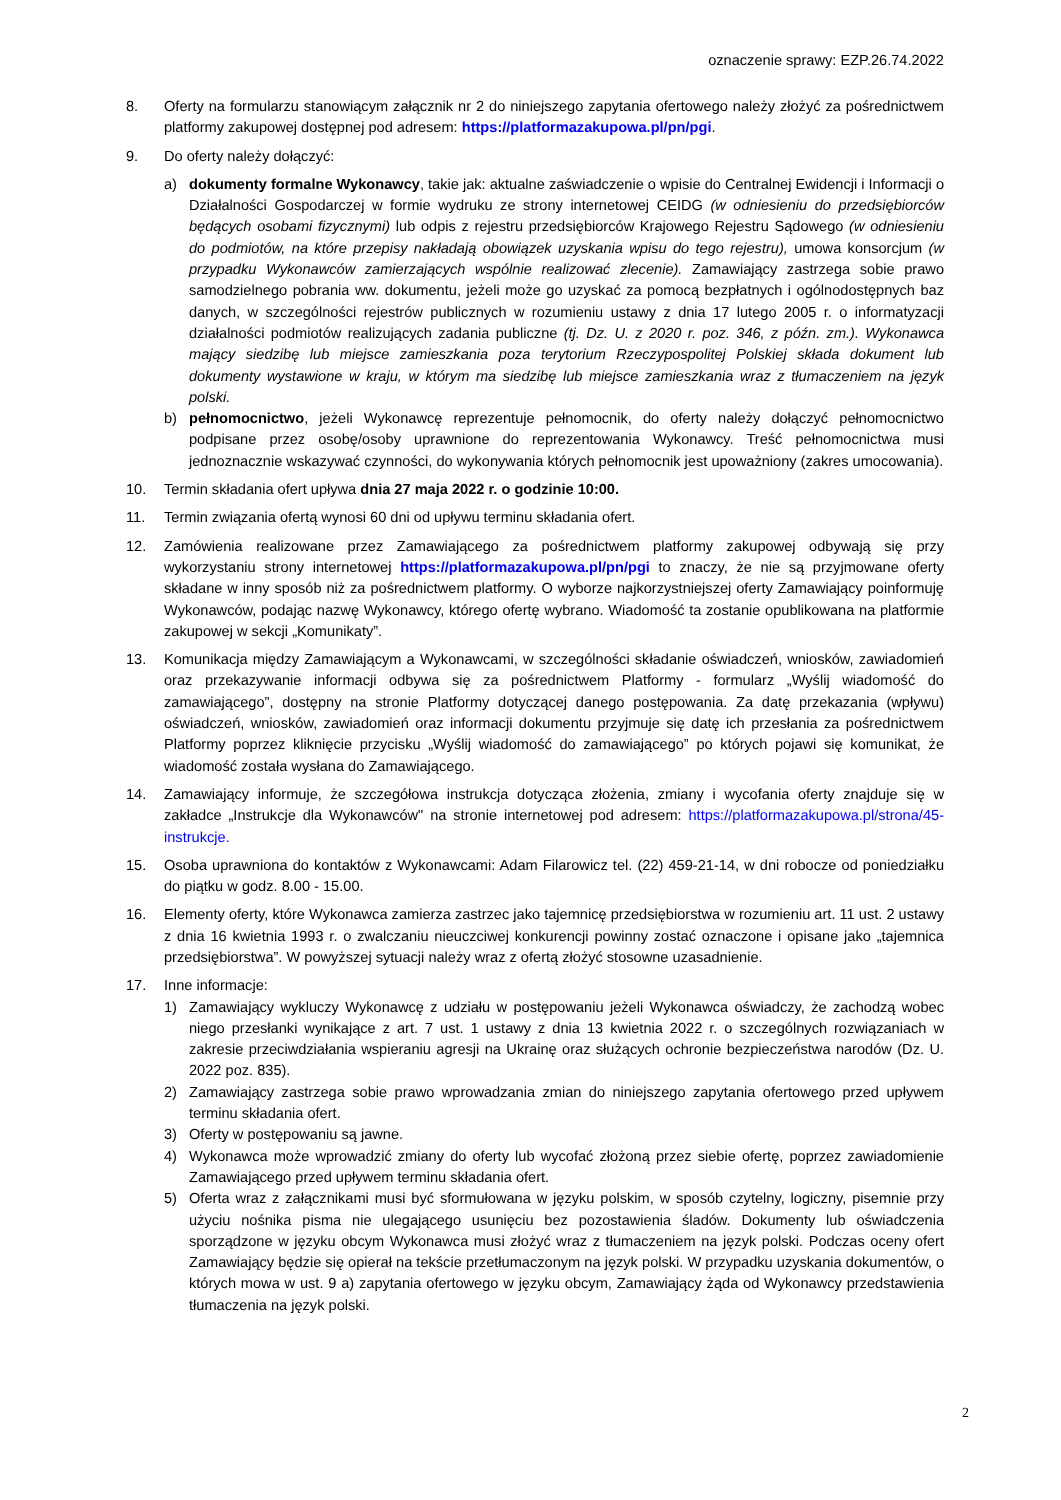oznaczenie sprawy: EZP.26.74.2022
8. Oferty na formularzu stanowiącym załącznik nr 2 do niniejszego zapytania ofertowego należy złożyć za pośrednictwem platformy zakupowej dostępnej pod adresem: https://platformazakupowa.pl/pn/pgi.
9. Do oferty należy dołączyć:
a) dokumenty formalne Wykonawcy, takie jak: aktualne zaświadczenie o wpisie do Centralnej Ewidencji i Informacji o Działalności Gospodarczej w formie wydruku ze strony internetowej CEIDG (w odniesieniu do przedsiębiorców będących osobami fizycznymi) lub odpis z rejestru przedsiębiorców Krajowego Rejestru Sądowego (w odniesieniu do podmiotów, na które przepisy nakładają obowiązek uzyskania wpisu do tego rejestru), umowa konsorcjum (w przypadku Wykonawców zamierzających wspólnie realizować zlecenie). Zamawiający zastrzega sobie prawo samodzielnego pobrania ww. dokumentu, jeżeli może go uzyskać za pomocą bezpłatnych i ogólnodostępnych baz danych, w szczególności rejestrów publicznych w rozumieniu ustawy z dnia 17 lutego 2005 r. o informatyzacji działalności podmiotów realizujących zadania publiczne (tj. Dz. U. z 2020 r. poz. 346, z późn. zm.). Wykonawca mający siedzibę lub miejsce zamieszkania poza terytorium Rzeczypospolitej Polskiej składa dokument lub dokumenty wystawione w kraju, w którym ma siedzibę lub miejsce zamieszkania wraz z tłumaczeniem na język polski.
b) pełnomocnictwo, jeżeli Wykonawcę reprezentuje pełnomocnik, do oferty należy dołączyć pełnomocnictwo podpisane przez osobę/osoby uprawnione do reprezentowania Wykonawcy. Treść pełnomocnictwa musi jednoznacznie wskazywać czynności, do wykonywania których pełnomocnik jest upoważniony (zakres umocowania).
10. Termin składania ofert upływa dnia 27 maja 2022 r. o godzinie 10:00.
11. Termin związania ofertą wynosi 60 dni od upływu terminu składania ofert.
12. Zamówienia realizowane przez Zamawiającego za pośrednictwem platformy zakupowej odbywają się przy wykorzystaniu strony internetowej https://platformazakupowa.pl/pn/pgi to znaczy, że nie są przyjmowane oferty składane w inny sposób niż za pośrednictwem platformy. O wyborze najkorzystniejszej oferty Zamawiający poinformuję Wykonawców, podając nazwę Wykonawcy, którego ofertę wybrano. Wiadomość ta zostanie opublikowana na platformie zakupowej w sekcji „Komunikaty”.
13. Komunikacja między Zamawiającym a Wykonawcami, w szczególności składanie oświadczeń, wniosków, zawiadomień oraz przekazywanie informacji odbywa się za pośrednictwem Platformy - formularz „Wyślij wiadomość do zamawiającego”, dostępny na stronie Platformy dotyczącej danego postępowania. Za datę przekazania (wpływu) oświadczeń, wniosków, zawiadomień oraz informacji dokumentu przyjmuje się datę ich przesłania za pośrednictwem Platformy poprzez kliknięcie przycisku „Wyślij wiadomość do zamawiającego” po których pojawi się komunikat, że wiadomość została wysłana do Zamawiającego.
14. Zamawiający informuje, że szczegółowa instrukcja dotycząca złożenia, zmiany i wycofania oferty znajduje się w zakładce „Instrukcje dla Wykonawców" na stronie internetowej pod adresem: https://platformazakupowa.pl/strona/45-instrukcje.
15. Osoba uprawniona do kontaktów z Wykonawcami: Adam Filarowicz tel. (22) 459-21-14, w dni robocze od poniedziałku do piątku w godz. 8.00 - 15.00.
16. Elementy oferty, które Wykonawca zamierza zastrzec jako tajemnicę przedsiębiorstwa w rozumieniu art. 11 ust. 2 ustawy z dnia 16 kwietnia 1993 r. o zwalczaniu nieuczciwej konkurencji powinny zostać oznaczone i opisane jako „tajemnica przedsiębiorstwa”. W powyższej sytuacji należy wraz z ofertą złożyć stosowne uzasadnienie.
17. Inne informacje:
1) Zamawiający wykluczy Wykonawcę z udziału w postępowaniu jeżeli Wykonawca oświadczy, że zachodzą wobec niego przesłanki wynikające z art. 7 ust. 1 ustawy z dnia 13 kwietnia 2022 r. o szczególnych rozwiązaniach w zakresie przeciwdziałania wspieraniu agresji na Ukrainę oraz służących ochronie bezpieczeństwa narodów (Dz. U. 2022 poz. 835).
2) Zamawiający zastrzega sobie prawo wprowadzania zmian do niniejszego zapytania ofertowego przed upływem terminu składania ofert.
3) Oferty w postępowaniu są jawne.
4) Wykonawca może wprowadzić zmiany do oferty lub wycofać złożoną przez siebie ofertę, poprzez zawiadomienie Zamawiającego przed upływem terminu składania ofert.
5) Oferta wraz z załącznikami musi być sformułowana w języku polskim, w sposób czytelny, logiczny, pisemnie przy użyciu nośnika pisma nie ulegającego usunięciu bez pozostawienia śladów. Dokumenty lub oświadczenia sporządzone w języku obcym Wykonawca musi złożyć wraz z tłumaczeniem na język polski. Podczas oceny ofert Zamawiający będzie się opierał na tekście przetłumaczonym na język polski. W przypadku uzyskania dokumentów, o których mowa w ust. 9 a) zapytania ofertowego w języku obcym, Zamawiający żąda od Wykonawcy przedstawienia tłumaczenia na język polski.
2